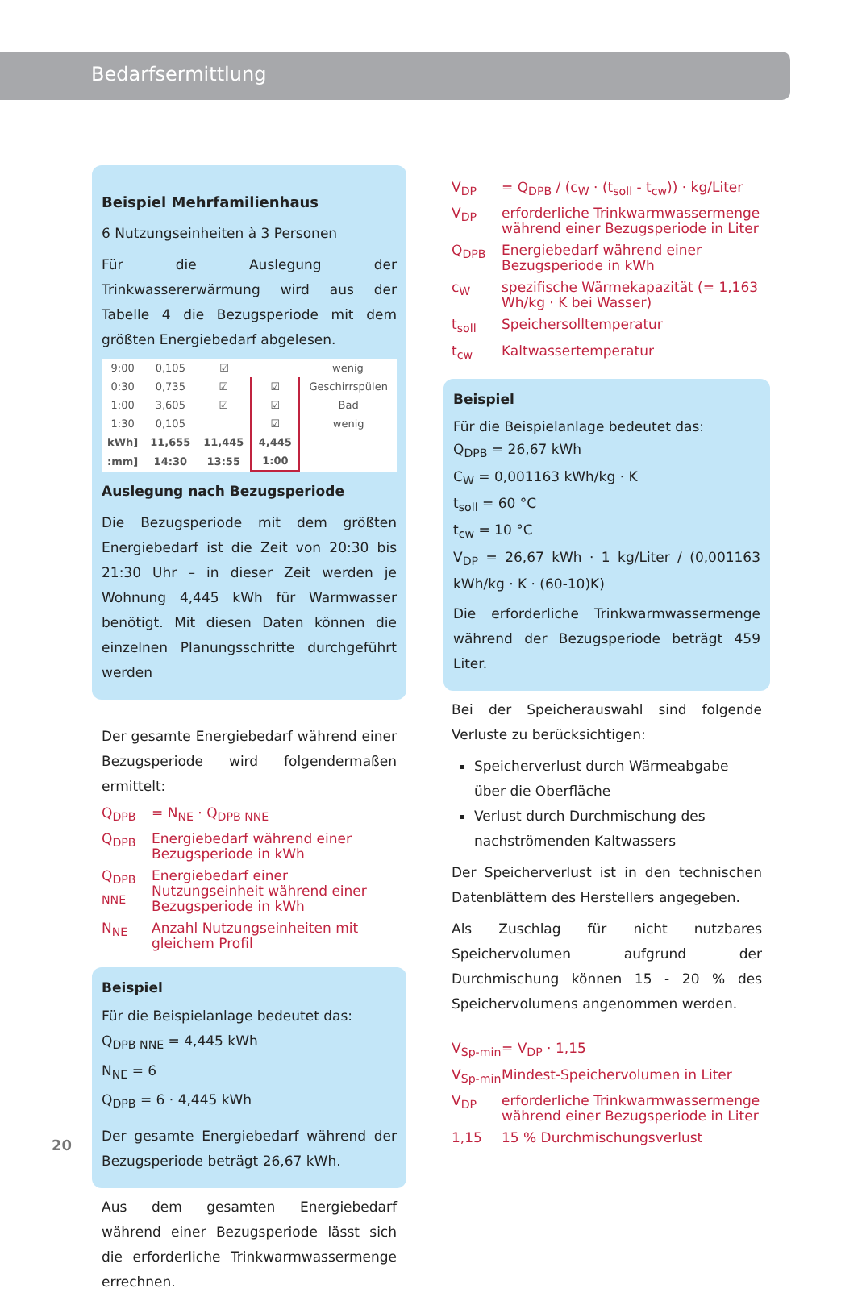Bedarfsermittlung
Beispiel Mehrfamilienhaus
6 Nutzungseinheiten à 3 Personen
Für die Auslegung der Trinkwassererwärmung wird aus der Tabelle 4 die Bezugsperiode mit dem größten Energiebedarf abgelesen.
| 9:00 | 0,105 | ☑ | | wenig |
| 0:30 | 0,735 | ☑ | ☑ | Geschirrspülen |
| 1:00 | 3,605 | ☑ | ☑ | Bad |
| 1:30 | 0,105 | | ☑ | wenig |
| kWh] | 11,655 | 11,445 | 4,445 | |
| :mm] | 14:30 | 13:55 | 1:00 | |
Auslegung nach Bezugsperiode
Die Bezugsperiode mit dem größten Energiebedarf ist die Zeit von 20:30 bis 21:30 Uhr – in dieser Zeit werden je Wohnung 4,445 kWh für Warmwasser benötigt. Mit diesen Daten können die einzelnen Planungsschritte durchgeführt werden
Der gesamte Energiebedarf während einer Bezugsperiode wird folgendermaßen ermittelt:
Q<sub>DPB</sub> = N<sub>NE</sub> · Q<sub>DPB NNE</sub>
Q<sub>DPB</sub> Energiebedarf während einer Bezugsperiode in kWh
Q<sub>DPB NNE</sub> Energiebedarf einer Nutzungseinheit während einer Bezugsperiode in kWh
N<sub>NE</sub> Anzahl Nutzungseinheiten mit gleichem Profil
Beispiel
Für die Beispielanlage bedeutet das:
Q<sub>DPB NNE</sub> = 4,445 kWh
N<sub>NE</sub> = 6
Q<sub>DPB</sub> = 6 · 4,445 kWh
Der gesamte Energiebedarf während der Bezugsperiode beträgt 26,67 kWh.
Aus dem gesamten Energiebedarf während einer Bezugsperiode lässt sich die erforderliche Trinkwarmwassermenge errechnen.
V<sub>DP</sub> = Q<sub>DPB</sub> / (c<sub>W</sub> · (t<sub>soll</sub> - t<sub>cw</sub>)) · kg/Liter
V<sub>DP</sub> erforderliche Trinkwarmwassermenge während einer Bezugsperiode in Liter
Q<sub>DPB</sub> Energiebedarf während einer Bezugsperiode in kWh
c<sub>W</sub> spezifische Wärmekapazität (= 1,163 Wh/kg · K bei Wasser)
t<sub>soll</sub> Speichersolltemperatur
t<sub>cw</sub> Kaltwassertemperatur
Beispiel
Für die Beispielanlage bedeutet das:
Q<sub>DPB</sub> = 26,67 kWh
C<sub>W</sub> = 0,001163 kWh/kg · K
t<sub>soll</sub> = 60 °C
t<sub>cw</sub> = 10 °C
V<sub>DP</sub> = 26,67 kWh · 1 kg/Liter / (0,001163 kWh/kg · K · (60-10)K)
Die erforderliche Trinkwarmwassermenge während der Bezugsperiode beträgt 459 Liter.
Bei der Speicherauswahl sind folgende Verluste zu berücksichtigen:
Speicherverlust durch Wärmeabgabe über die Oberfläche
Verlust durch Durchmischung des nachströmenden Kaltwassers
Der Speicherverlust ist in den technischen Datenblättern des Herstellers angegeben.
Als Zuschlag für nicht nutzbares Speichervolumen aufgrund der Durchmischung können 15 - 20 % des Speichervolumens angenommen werden.
V<sub>Sp-min</sub> = V<sub>DP</sub> · 1,15
V<sub>Sp-min</sub> Mindest-Speichervolumen in Liter
V<sub>DP</sub> erforderliche Trinkwarmwassermenge während einer Bezugsperiode in Liter
1,15 15 % Durchmischungsverlust
20